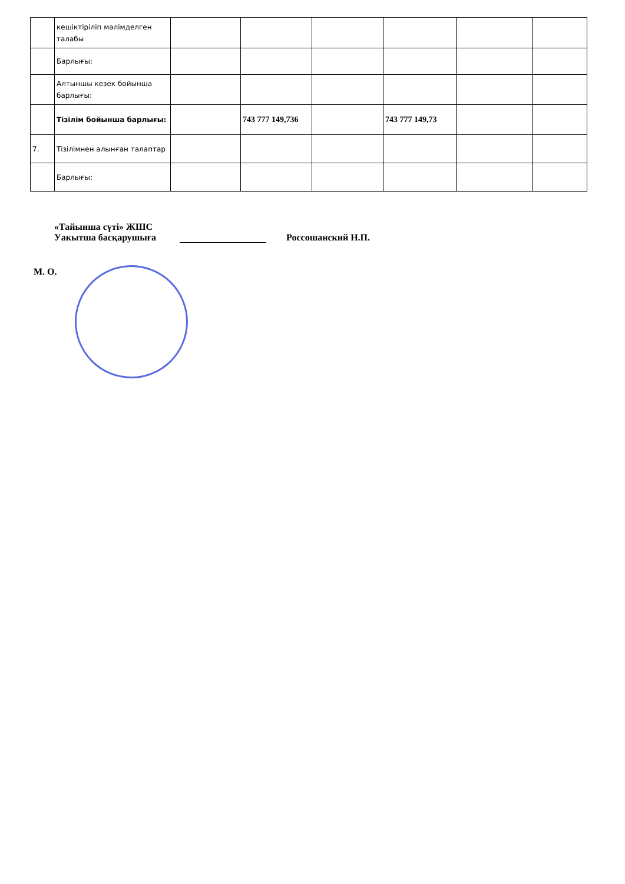| | кешіктіріліп мәлімделген талабы | | | | | | |
| | Барлығы: | | | | | | |
| | Алтыншы кезек бойынша барлығы: | | | | | | |
| | Тізілім бойынша барлығы: | | 743 777 149,736 | | 743 777 149,73 | | |
| 7. | Тізілімнен алынған талаптар | | | | | | |
| | Барлығы: | | | | | | |
«Тайынша сүті» ЖШС
Уакытша басқарушыға
Россошанский Н.П.
М. О.